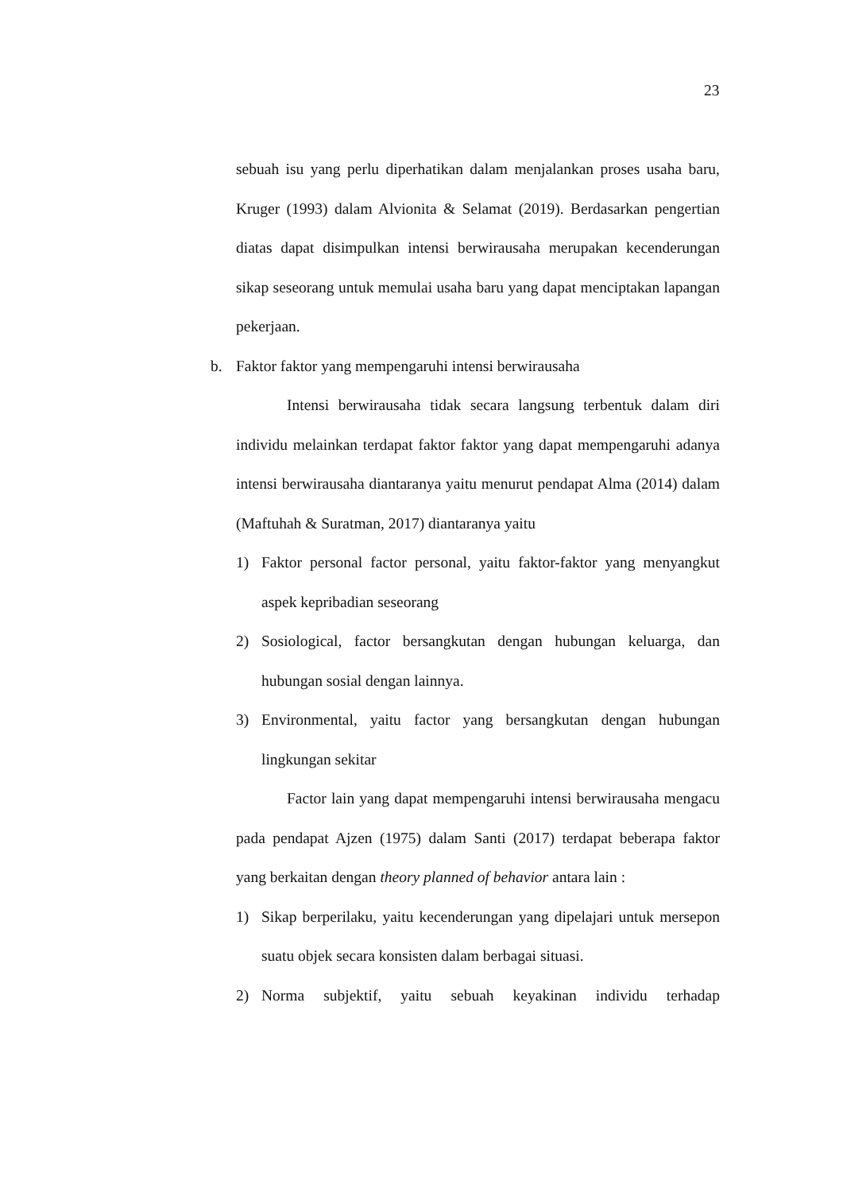23
sebuah isu yang perlu diperhatikan dalam menjalankan proses usaha baru, Kruger (1993) dalam Alvionita & Selamat (2019). Berdasarkan pengertian diatas dapat disimpulkan intensi berwirausaha merupakan kecenderungan sikap seseorang untuk memulai usaha baru yang dapat menciptakan lapangan pekerjaan.
b. Faktor faktor yang mempengaruhi intensi berwirausaha
Intensi berwirausaha tidak secara langsung terbentuk dalam diri individu melainkan terdapat faktor faktor yang dapat mempengaruhi adanya intensi berwirausaha diantaranya yaitu menurut pendapat Alma (2014) dalam (Maftuhah & Suratman, 2017) diantaranya yaitu
1) Faktor personal factor personal, yaitu faktor-faktor yang menyangkut aspek kepribadian seseorang
2) Sosiological, factor bersangkutan dengan hubungan keluarga, dan hubungan sosial dengan lainnya.
3) Environmental, yaitu factor yang bersangkutan dengan hubungan lingkungan sekitar
Factor lain yang dapat mempengaruhi intensi berwirausaha mengacu pada pendapat Ajzen (1975) dalam Santi (2017) terdapat beberapa faktor yang berkaitan dengan theory planned of behavior antara lain :
1) Sikap berperilaku, yaitu kecenderungan yang dipelajari untuk mersepon suatu objek secara konsisten dalam berbagai situasi.
2) Norma subjektif, yaitu sebuah keyakinan individu terhadap